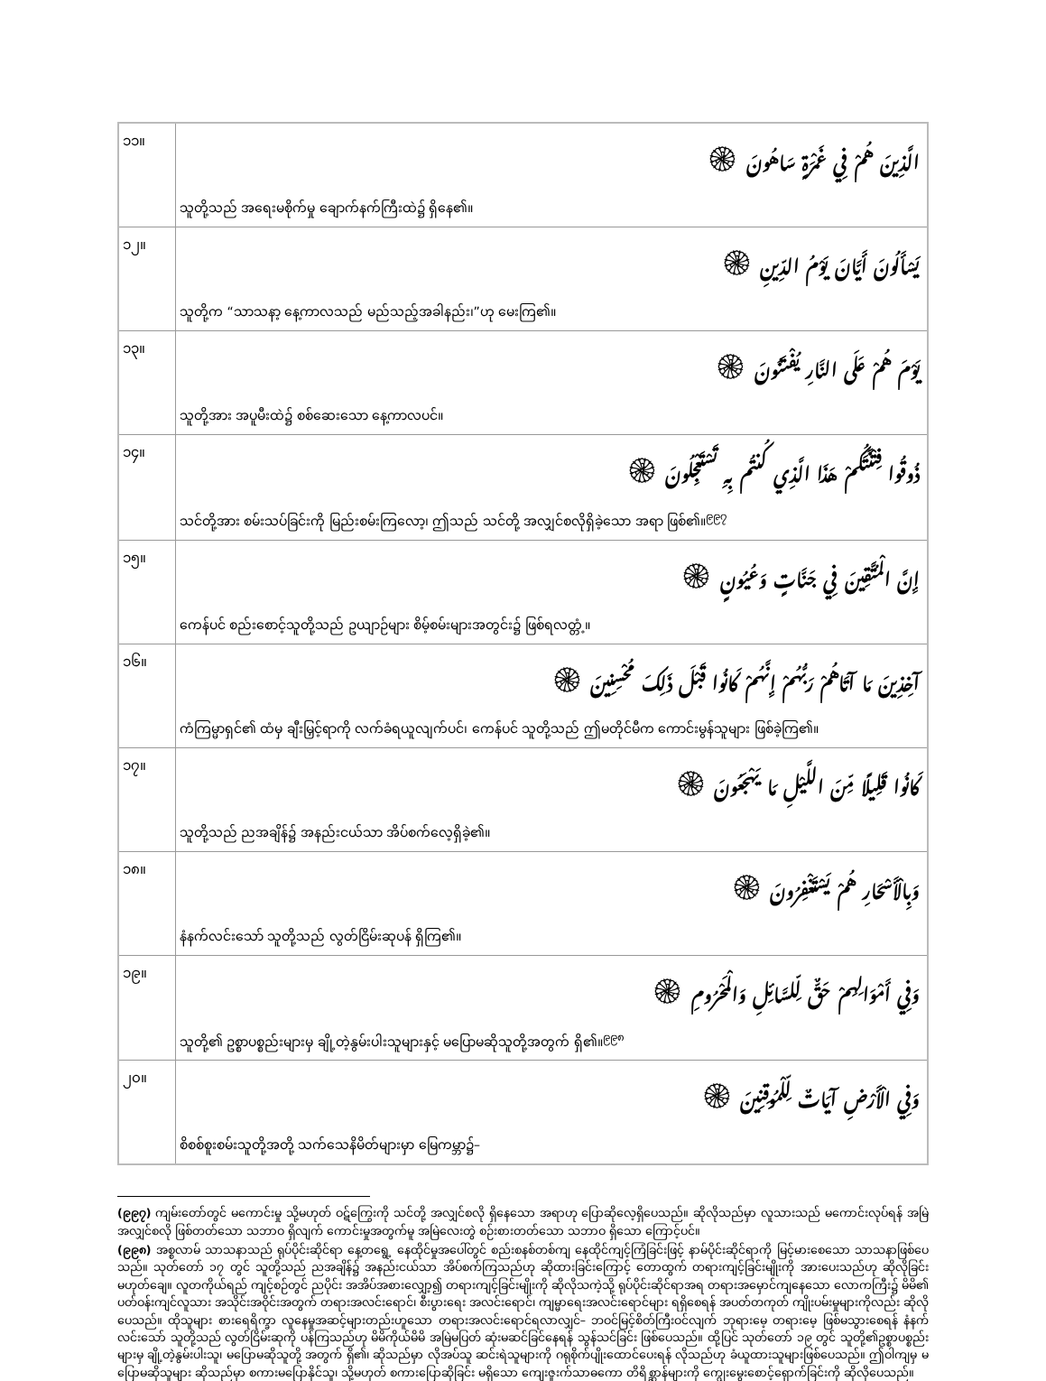| ၁၁။ | الَّذِينَ هُمْ فِي غَمْرَةٍ سَاهُونَ ۞ သူတို့သည် အရေးမစိုက်မှု ချောက်နက်ကြီးထဲ၌ ရှိနေ၏။ |
| ၁၂။ | يَسْأَلُونَ أَيَّانَ يَوْمُ الدِّينِ ۞ သူတို့က “သာသနာ့ နေ့ကာလသည် မည်သည့်အခါနည်း၊”ဟု မေးကြ၏။ |
| ၁၃။ | يَوْمَ هُمْ عَلَى النَّارِ يُفْتَنُونَ ۞ သူတို့အား အပူမီးထဲ၌ စစ်ဆေးသော နေ့ကာလပင်။ |
| ၁၄။ | ذُوقُوا فِتْنَتَكُمْ هَذَا الَّذِي كُنتُم بِهِ تَسْتَعْجِلُونَ ۞ သင်တို့အား စမ်းသပ်ခြင်းကို မြည်းစမ်းကြလော့၊ ဤသည် သင်တို့ အလျှင်စလိုရှိခဲ့သော အရာ ဖြစ်၏။<sup>၉၉၇</sup> |
| ၁၅။ | إِنَّ الْمُتَّقِينَ فِي جَنَّاتٍ وَعُيُونٍ ۞ ကေန်ပင် စည်းစောင့်သူတို့သည် ဥယျာဉ်များ စိမ့်စမ်းများအတွင်း၌ ဖြစ်ရလတ္တံ့။ |
| ၁၆။ | آخِذِينَ مَا آتَاهُمْ رَبُّهُمْ إِنَّهُمْ كَانُوا قَبْلَ ذَلِكَ مُحْسِنِينَ ۞ ကံကြမ္မာရှင်၏ ထံမှ ချီးမြှင့်ရာကို လက်ခံရယူလျက်ပင်၊ ကေန်ပင် သူတို့သည် ဤမတိုင်မီက ကောင်းမွန်သူများ ဖြစ်ခဲ့ကြ၏။ |
| ၁၇။ | كَانُوا قَلِيلًا مِّنَ اللَّيْلِ مَا يَهْجَعُونَ ۞ သူတို့သည် ညအချိန်၌ အနည်းငယ်သာ အိပ်စက်လေ့ရှိခဲ့၏။ |
| ၁၈။ | وَبِالْأَسْحَارِ هُمْ يَسْتَغْفِرُونَ ۞ နံနက်လင်းသော် သူတို့သည် လွတ်ငြိမ်းဆုပန် ရှိကြ၏။ |
| ၁၉။ | وَفِي أَمْوَالِهِمْ حَقٌّ لِّلسَّائِلِ وَالْمَحْرُومِ ۞ သူတို့၏ ဥစ္စာပစ္စည်းများမှ ချို့တဲ့နွမ်းပါးသူများနှင့် မပြောမဆိုသူတို့အတွက် ရှိ၏။<sup>၉၉၈</sup> |
| ၂၀။ | وَفِي الْأَرْضِ آيَاتٌ لِّلْمُوقِنِينَ ۞ စိစစ်စူးစမ်းသူတို့အတို့ သက်သေနိမိတ်များမှာ မြေကမ္ဘာ၌– |
(၉၉၇) ကျမ်းတော်တွင် မကောင်းမှု သို့မဟုတ် ဝဋ်ကြွေးကို သင်တို့ အလျှင်စလို ရှိနေသော အရာဟု ပြောဆိုလေ့ရှိပေသည်။ ဆိုလိုသည်မှာ လူသားသည် မကောင်းလုပ်ရန် အမြဲအလျှင်စလို ဖြစ်တတ်သော သဘာဝ ရှိလျက် ကောင်းမှုအတွက်မူ အမြဲလေးတွဲ စဉ်းစားတတ်သော သဘာဝ ရှိသော ကြောင့်ပင်။
(၉၉၈) အစ္စလာမ် သာသနာသည် ရုပ်ပိုင်းဆိုင်ရာ နေ့တရွေ့ နေထိုင်မှုအပေါ်တွင် စည်းစနစ်တစ်ကျ နေထိုင်ကျင့်ကြံခြင်းဖြင့် နာမ်ပိုင်းဆိုင်ရာကို မြင့်မားစေသော သာသနာဖြစ်ပေသည်။ သုတ်တော် ၁၇ တွင် သူတို့သည် ညအချိန်၌ အနည်းငယ်သာ အိပ်စက်ကြသည်ဟု ဆိုထားခြင်းကြောင့် တောထွက် တရားကျင့်ခြင်းမျိုးကို အားပေးသည်ဟု ဆိုလိုခြင်း မဟုတ်ချေ။ လူတကိုယ်ရည် ကျင့်စဉ်တွင် ညပိုင်း အအိပ်အစားလျှော့၍ တရားကျင့်ခြင်းမျိုးကို ဆိုလိုသကဲ့သို့ ရုပ်ပိုင်းဆိုင်ရာအရ တရားအမှောင်ကျနေသော လောကကြီး၌ မိမိ၏ ပတ်ဝန်းကျင်လူသား အသိုင်းအဝိုင်းအတွက် တရားအလင်းရောင်၊ စီးပွားရေး အလင်းရောင်၊ ကျမ္မာရေးအလင်းရောင်များ ရရှိစေရန် အပတ်တကုတ် ကျိုးပမ်းမှုများကိုလည်း ဆိုလိုပေသည်။ ထိုသူများ စားရေရိက္ခာ လူနေမှုအဆင့်များတည်းဟူသော တရားအလင်းရောင်ရလာလျှင်– ဘဝင်မြင့်စိတ်ကြီးဝင်လျက် ဘုရားမေ့ တရားမေ့ ဖြစ်မသွားစေရန် နံနက်လင်းသော် သူတို့သည် လွတ်ငြိမ်းဆုကို ပန်ကြသည်ဟု မိမိကိုယ်မိမိ အမြဲမပြတ် ဆုံးမဆင်ခြင်နေရန် သွန်သင်ခြင်း ဖြစ်ပေသည်။ ထို့ပြင် သုတ်တော် ၁၉ တွင် သူတို့၏ဥစ္စာပစ္စည်းများမှ ချို့တဲ့နွမ်းပါးသူ၊ မပြောမဆိုသူတို့ အတွက် ရှိ၏၊ ဆိုသည်မှာ လိုအပ်သူ ဆင်းရဲသူများကို ဂရုစိုက်ပျိုးထောင်ပေးရန် လိုသည်ဟု ခံယူထားသူများဖြစ်ပေသည်။ ဤဝါကျမှ မပြောမဆိုသူများ ဆိုသည်မှာ စကားမပြောနိုင်သူ၊ သို့မဟုတ် စကားပြောဆိုခြင်း မရှိသော ကျေးဇူးက်သာဓကော တိရိစ္ဆာန်များကို ကျွေးမွေးစောင့်ရှောက်ခြင်းကို ဆိုလိုပေသည်။